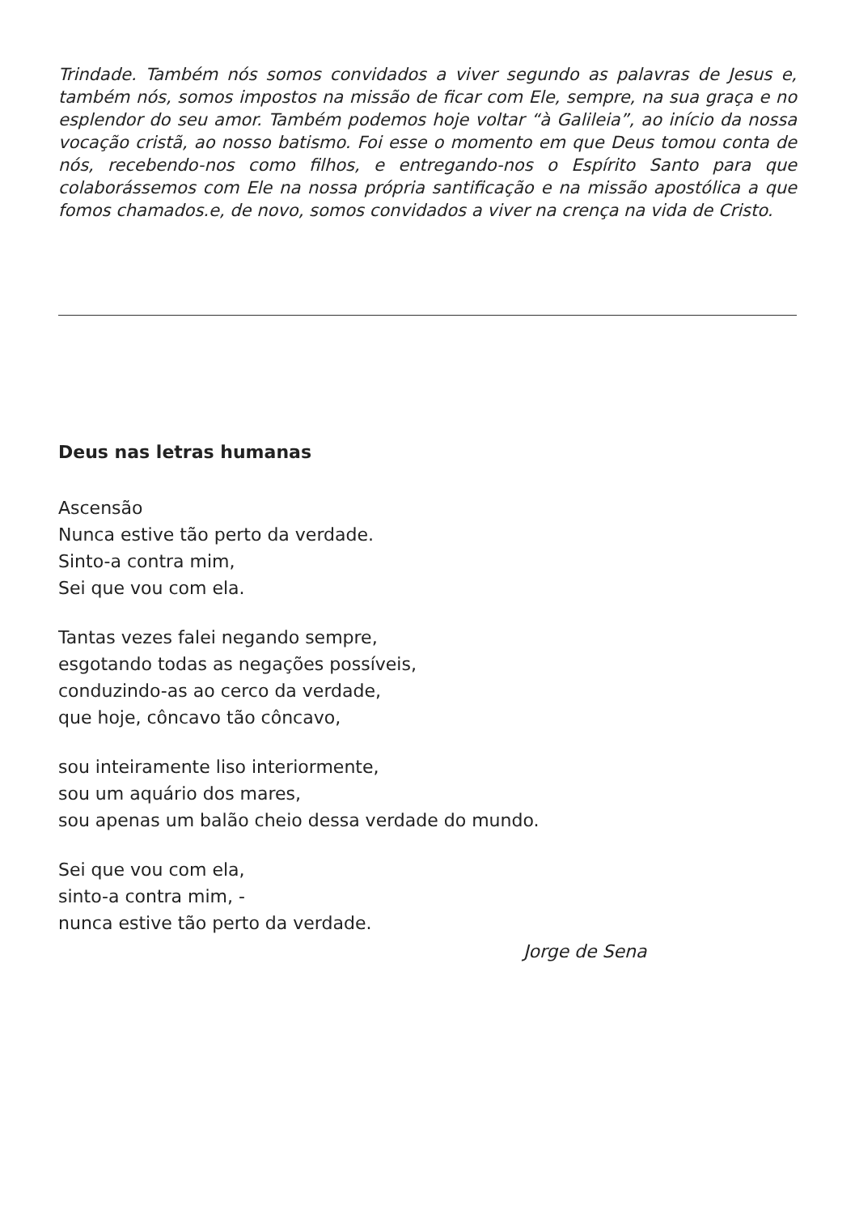Trindade. Também nós somos convidados a viver segundo as palavras de Jesus e, também nós, somos impostos na missão de ficar com Ele, sempre, na sua graça e no esplendor do seu amor. Também podemos hoje voltar “à Galileia”, ao início da nossa vocação cristã, ao nosso batismo. Foi esse o momento em que Deus tomou conta de nós, recebendo-nos como filhos, e entregando-nos o Espírito Santo para que colaborássemos com Ele na nossa própria santificação e na missão apostólica a que fomos chamados.e, de novo, somos convidados a viver na crença na vida de Cristo.
Deus nas letras humanas
Ascensão
Nunca estive tão perto da verdade.
Sinto-a contra mim,
Sei que vou com ela.
Tantas vezes falei negando sempre,
esgotando todas as negações possíveis,
conduzindo-as ao cerco da verdade,
que hoje, côncavo tão côncavo,
sou inteiramente liso interiormente,
sou um aquário dos mares,
sou apenas um balão cheio dessa verdade do mundo.
Sei que vou com ela,
sinto-a contra mim, -
nunca estive tão perto da verdade.
Jorge de Sena